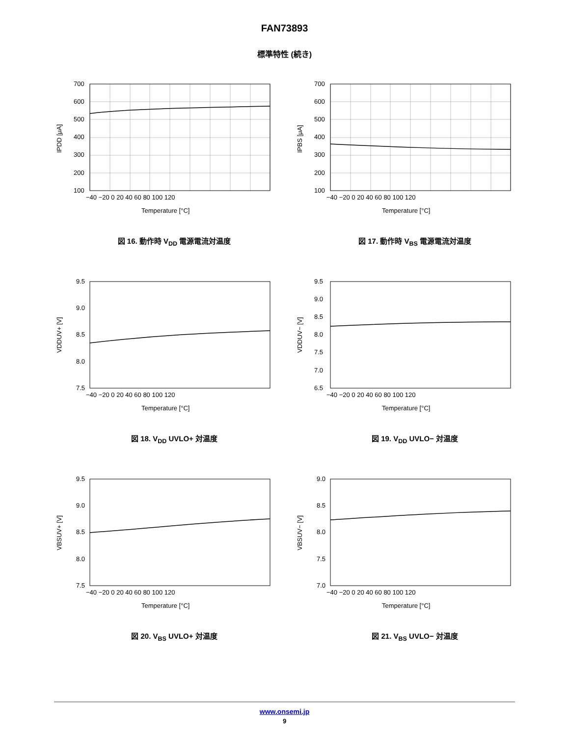FAN73893
標準特性 (続き)
700
600
500
400
300
200
100
−40 −20 0 20 40 60 80 100 120
Temperature [°C]
IPDD [μA]
図 16. 動作時 V<sub>DD</sub> 電源電流対温度
700
600
500
400
300
200
100
−40 −20 0 20 40 60 80 100 120
Temperature [°C]
IPBS [μA]
図 17. 動作時 V<sub>BS</sub> 電源電流対温度
9.5
9.0
8.5
8.0
7.5
−40 −20 0 20 40 60 80 100 120
Temperature [°C]
VDDUV+ [V]
図 18. V<sub>DD</sub> UVLO+ 対温度
9.5
9.0
8.5
8.0
7.5
7.0
6.5
−40 −20 0 20 40 60 80 100 120
Temperature [°C]
VDDUV− [V]
図 19. V<sub>DD</sub> UVLO− 対温度
9.5
9.0
8.5
8.0
7.5
−40 −20 0 20 40 60 80 100 120
Temperature [°C]
VBSUV+ [V]
図 20. V<sub>BS</sub> UVLO+ 対温度
9.0
8.5
8.0
7.5
7.0
−40 −20 0 20 40 60 80 100 120
Temperature [°C]
VBSUV− [V]
図 21. V<sub>BS</sub> UVLO− 対温度
www.onsemi.jp
9